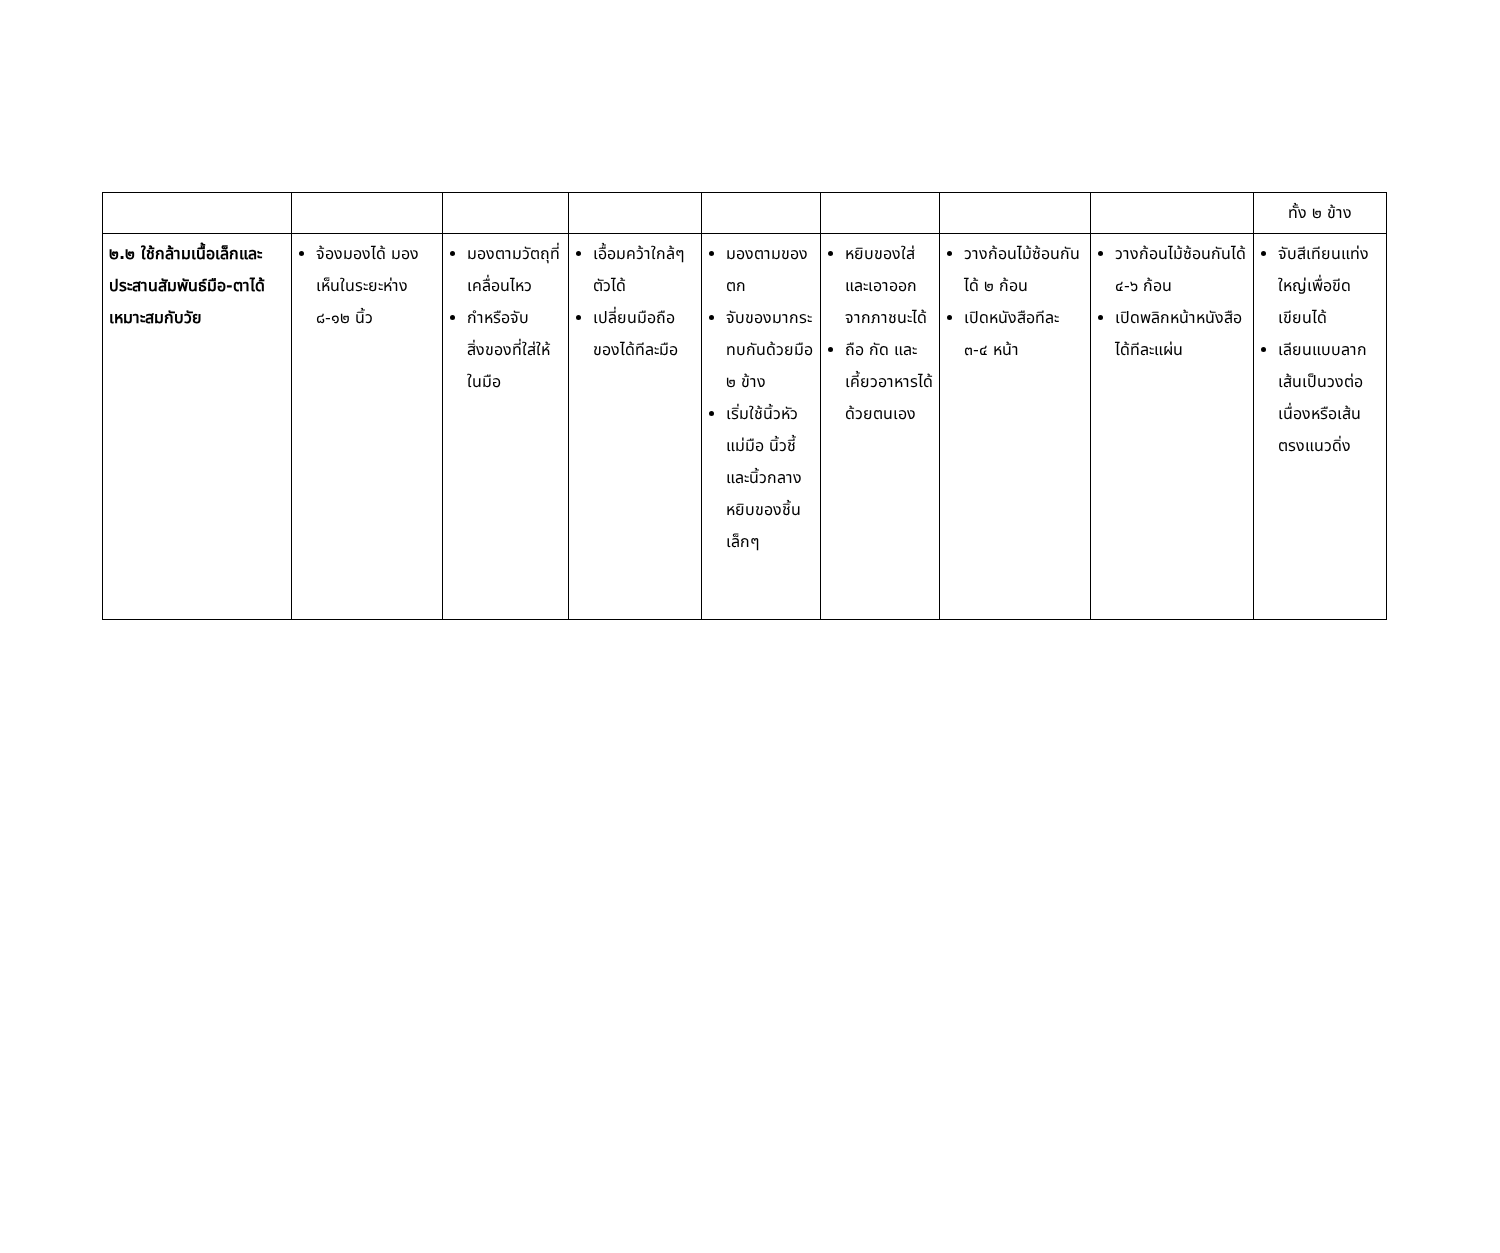| | | | | | | | | ทั้ง ๒ ข้าง |
| ๒.๒ ใช้กล้ามเนื้อเล็กและประสานสัมพันธ์มือ-ตาได้เหมาะสมกับวัย | จ้องมองได้ มองเห็นในระยะห่าง ๘-๑๒ นิ้ว | มองตามวัตถุที่เคลื่อนไหว กำหรือจับสิ่งของที่ใส่ให้ในมือ | เอื้อมคว้าใกล้ๆ ตัวได้ เปลี่ยนมือถือของได้ทีละมือ | มองตามของตก จับของมากระทบกันด้วยมือ ๒ ข้าง เริ่มใช้นิ้วหัวแม่มือ นิ้วชี้และนิ้วกลางหยิบของชิ้นเล็กๆ | หยิบของใส่และเอาออกจากภาชนะได้ ถือ กัด และเคี้ยวอาหารได้ด้วยตนเอง | วางก้อนไม้ซ้อนกันได้ ๒ ก้อน เปิดหนังสือทีละ ๓-๔ หน้า | วางก้อนไม้ซ้อนกันได้ ๔-๖ ก้อน เปิดพลิกหน้าหนังสือได้ทีละแผ่น | จับสีเทียนแท่งใหญ่เพื่อขีดเขียนได้ เลียนแบบลากเส้นเป็นวงต่อเนื่องหรือเส้นตรงแนวดิ่ง |